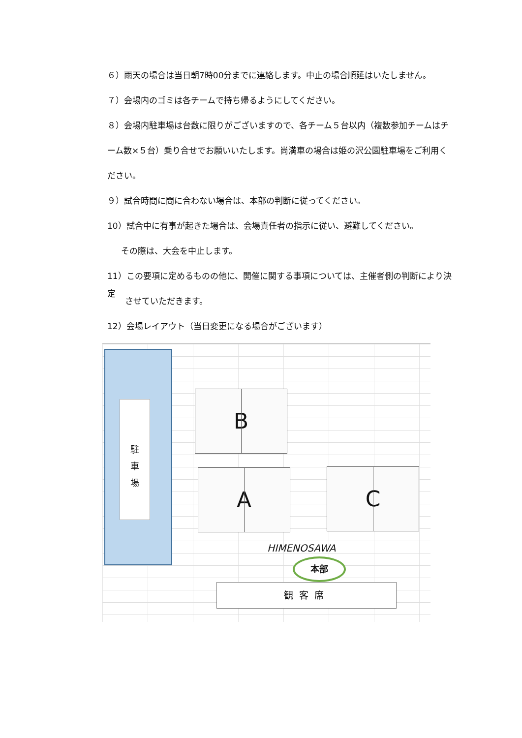６）雨天の場合は当日朝7時00分までに連絡します。中止の場合順延はいたしません。
７）会場内のゴミは各チームで持ち帰るようにしてください。
８）会場内駐車場は台数に限りがございますので、各チーム５台以内（複数参加チームはチ
ーム数×５台）乗り合せでお願いいたします。尚満車の場合は姫の沢公園駐車場をご利用く
ださい。
９）試合時間に間に合わない場合は、本部の判断に従ってください。
10）試合中に有事が起きた場合は、会場責任者の指示に従い、避難してください。
その際は、大会を中止します。
11）この要項に定めるものの他に、開催に関する事項については、主催者側の判断により決定
させていただきます。
12）会場レイアウト（当日変更になる場合がございます）
駐
車
場
B
A C
HIMENOSAWA
本部
観客席